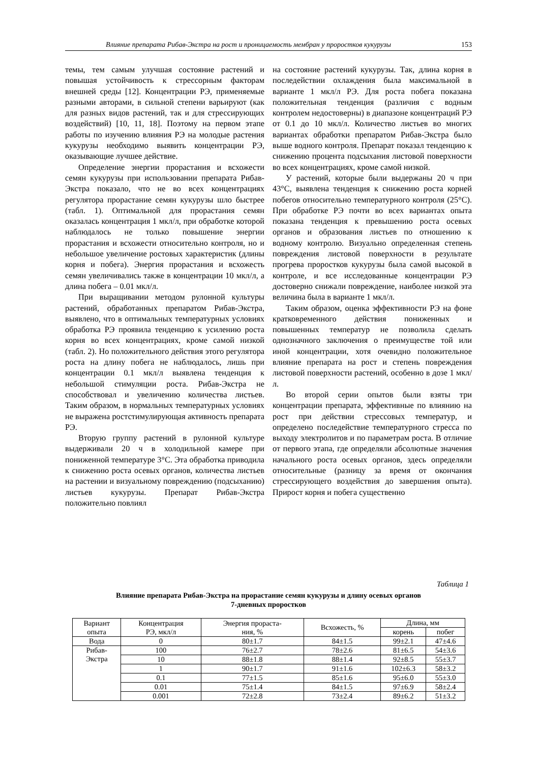Влияние препарата Рибав-Экстра на рост и проницаемость мембран у проростков кукурузы 153
темы, тем самым улучшая состояние растений и повышая устойчивость к стрессорным факторам внешней среды [12]. Концентрации РЭ, применяемые разными авторами, в сильной степени варьируют (как для разных видов растений, так и для стрессирующих воздействий) [10, 11, 18]. Поэтому на первом этапе работы по изучению влияния РЭ на молодые растения кукурузы необходимо выявить концентрации РЭ, оказывающие лучшее действие.
Определение энергии прорастания и всхожести семян кукурузы при использовании препарата Рибав-Экстра показало, что не во всех концентрациях регулятора прорастание семян кукурузы шло быстрее (табл. 1). Оптимальной для прорастания семян оказалась концентрация 1 мкл/л, при обработке которой наблюдалось не только повышение энергии прорастания и всхожести относительно контроля, но и небольшое увеличение ростовых характеристик (длины корня и побега). Энергия прорастания и всхожесть семян увеличивались также в концентрации 10 мкл/л, а длина побега – 0.01 мкл/л.
При выращивании методом рулонной культуры растений, обработанных препаратом Рибав-Экстра, выявлено, что в оптимальных температурных условиях обработка РЭ проявила тенденцию к усилению роста корня во всех концентрациях, кроме самой низкой (табл. 2). Но положительного действия этого регулятора роста на длину побега не наблюдалось, лишь при концентрации 0.1 мкл/л выявлена тенденция к небольшой стимуляции роста. Рибав-Экстра не способствовал и увеличению количества листьев. Таким образом, в нормальных температурных условиях не выражена ростстимулирующая активность препарата РЭ.
Вторую группу растений в рулонной культуре выдерживали 20 ч в холодильной камере при пониженной температуре 3°С. Эта обработка приводила к снижению роста осевых органов, количества листьев на растении и визуальному повреждению (подсыханию) листьев кукурузы. Препарат Рибав-Экстра положительно повлиял
на состояние растений кукурузы. Так, длина корня в последействии охлаждения была максимальной в варианте 1 мкл/л РЭ. Для роста побега показана положительная тенденция (различия с водным контролем недостоверны) в диапазоне концентраций РЭ от 0.1 до 10 мкл/л. Количество листьев во многих вариантах обработки препаратом Рибав-Экстра было выше водного контроля. Препарат показал тенденцию к снижению процента подсыхания листовой поверхности во всех концентрациях, кроме самой низкой.
У растений, которые были выдержаны 20 ч при 43°С, выявлена тенденция к снижению роста корней побегов относительно температурного контроля (25°С). При обработке РЭ почти во всех вариантах опыта показана тенденция к превышению роста осевых органов и образования листьев по отношению к водному контролю. Визуально определенная степень повреждения листовой поверхности в результате прогрева проростков кукурузы была самой высокой в контроле, и все исследованные концентрации РЭ достоверно снижали повреждение, наиболее низкой эта величина была в варианте 1 мкл/л.
Таким образом, оценка эффективности РЭ на фоне кратковременного действия пониженных и повышенных температур не позволила сделать однозначного заключения о преимуществе той или иной концентрации, хотя очевидно положительное влияние препарата на рост и степень повреждения листовой поверхности растений, особенно в дозе 1 мкл/л.
Во второй серии опытов были взяты три концентрации препарата, эффективные по влиянию на рост при действии стрессовых температур, и определено последействие температурного стресса по выходу электролитов и по параметрам роста. В отличие от первого этапа, где определяли абсолютные значения начального роста осевых органов, здесь определяли относительные (разницу за время от окончания стрессирующего воздействия до завершения опыта). Прирост корня и побега существенно
Таблица 1
Влияние препарата Рибав-Экстра на прорастание семян кукурузы и длину осевых органов
7-дневных проростков
| Вариант опыта | Концентрация РЭ, мкл/л | Энергия прораста- ния, % | Всхожесть, % | Длина, мм | |
| --- | --- | --- | --- | --- | --- |
| | | | | корень | побег |
| Вода | 0 | 80±1.7 | 84±1.5 | 99±2.1 | 47±4.6 |
| Рибав- Экстра | 100 | 76±2.7 | 78±2.6 | 81±6.5 | 54±3.6 |
| | 10 | 88±1.8 | 88±1.4 | 92±8.5 | 55±3.7 |
| | 1 | 90±1.7 | 91±1.6 | 102±6.3 | 58±3.2 |
| | 0.1 | 77±1.5 | 85±1.6 | 95±6.0 | 55±3.0 |
| | 0.01 | 75±1.4 | 84±1.5 | 97±6.9 | 58±2.4 |
| | 0.001 | 72±2.8 | 73±2.4 | 89±6.2 | 51±3.2 |